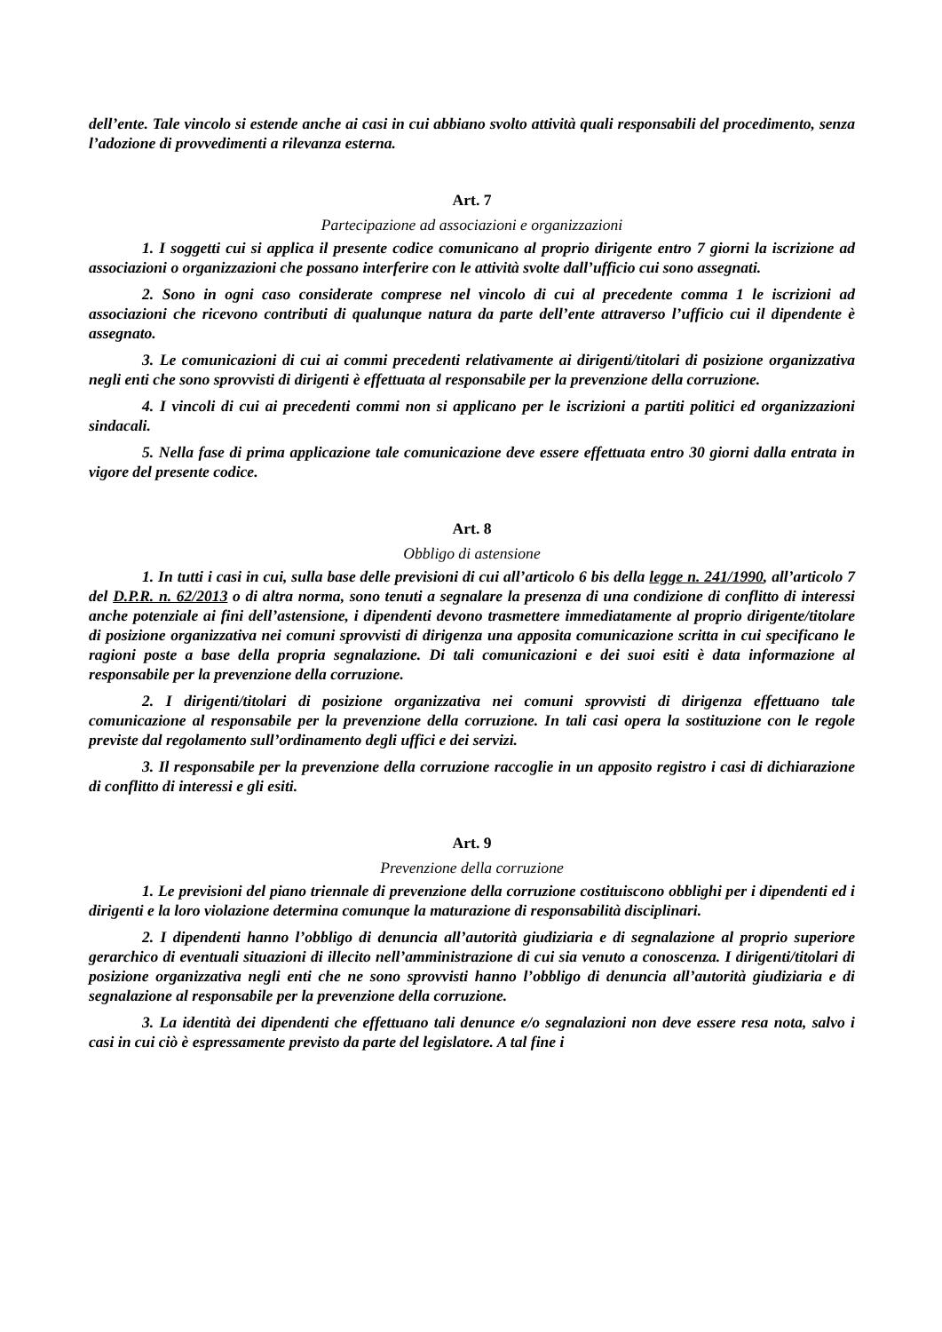dell’ente. Tale vincolo si estende anche ai casi in cui abbiano svolto attività quali responsabili del procedimento, senza l’adozione di provvedimenti a rilevanza esterna.
Art. 7
Partecipazione ad associazioni e organizzazioni
1. I soggetti cui si applica il presente codice comunicano al proprio dirigente entro 7 giorni la iscrizione ad associazioni o organizzazioni che possano interferire con le attività svolte dall’ufficio cui sono assegnati.
2. Sono in ogni caso considerate comprese nel vincolo di cui al precedente comma 1 le iscrizioni ad associazioni che ricevono contributi di qualunque natura da parte dell’ente attraverso l’ufficio cui il dipendente è assegnato.
3. Le comunicazioni di cui ai commi precedenti relativamente ai dirigenti/titolari di posizione organizzativa negli enti che sono sprovvisti di dirigenti è effettuata al responsabile per la prevenzione della corruzione.
4. I vincoli di cui ai precedenti commi non si applicano per le iscrizioni a partiti politici ed organizzazioni sindacali.
5. Nella fase di prima applicazione tale comunicazione deve essere effettuata entro 30 giorni dalla entrata in vigore del presente codice.
Art. 8
Obbligo di astensione
1. In tutti i casi in cui, sulla base delle previsioni di cui all’articolo 6 bis della legge n. 241/1990, all’articolo 7 del D.P.R. n. 62/2013 o di altra norma, sono tenuti a segnalare la presenza di una condizione di conflitto di interessi anche potenziale ai fini dell’astensione, i dipendenti devono trasmettere immediatamente al proprio dirigente/titolare di posizione organizzativa nei comuni sprovvisti di dirigenza una apposita comunicazione scritta in cui specificano le ragioni poste a base della propria segnalazione. Di tali comunicazioni e dei suoi esiti è data informazione al responsabile per la prevenzione della corruzione.
2. I dirigenti/titolari di posizione organizzativa nei comuni sprovvisti di dirigenza effettuano tale comunicazione al responsabile per la prevenzione della corruzione. In tali casi opera la sostituzione con le regole previste dal regolamento sull’ordinamento degli uffici e dei servizi.
3. Il responsabile per la prevenzione della corruzione raccoglie in un apposito registro i casi di dichiarazione di conflitto di interessi e gli esiti.
Art. 9
Prevenzione della corruzione
1. Le previsioni del piano triennale di prevenzione della corruzione costituiscono obblighi per i dipendenti ed i dirigenti e la loro violazione determina comunque la maturazione di responsabilità disciplinari.
2. I dipendenti hanno l’obbligo di denuncia all’autorità giudiziaria e di segnalazione al proprio superiore gerarchico di eventuali situazioni di illecito nell’amministrazione di cui sia venuto a conoscenza. I dirigenti/titolari di posizione organizzativa negli enti che ne sono sprovvisti hanno l’obbligo di denuncia all’autorità giudiziaria e di segnalazione al responsabile per la prevenzione della corruzione.
3. La identità dei dipendenti che effettuano tali denunce e/o segnalazioni non deve essere resa nota, salvo i casi in cui ciò è espressamente previsto da parte del legislatore. A tal fine i